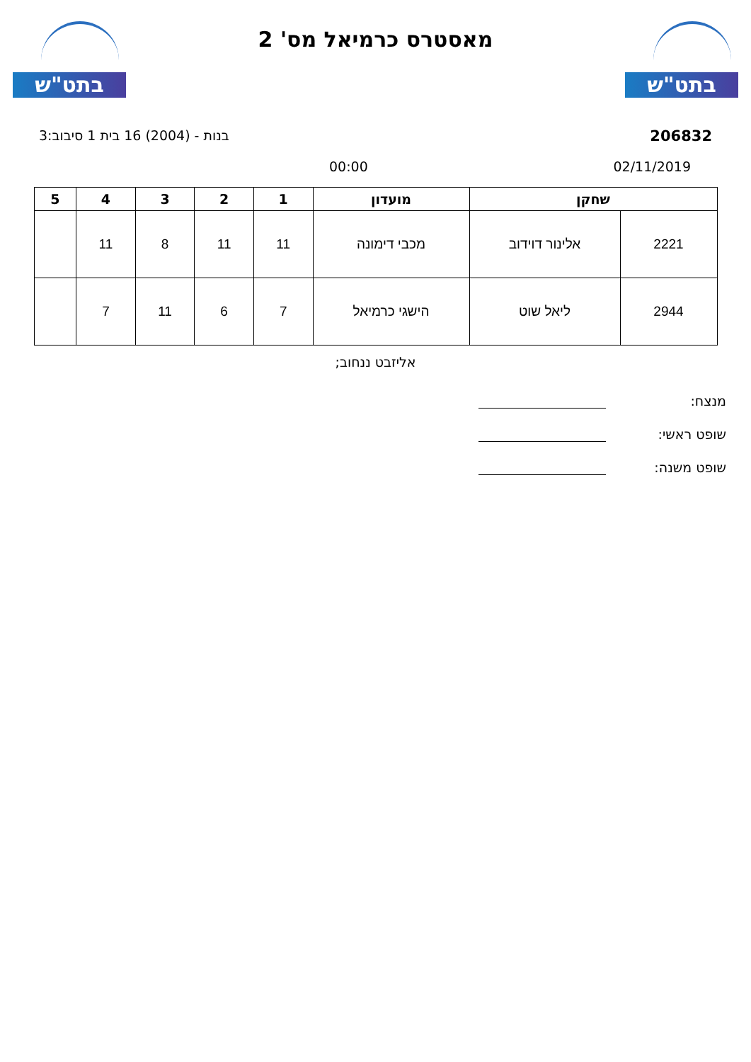בתט"ש
מאסטרס כרמיאל מס' 2
בתט"ש
206832 בנות - (2004) 16 בית 1 סיבוב:3
02/11/2019 00:00
| שחקן | | מועדון | 1 | 2 | 3 | 4 | 5 |
| --- | --- | --- | --- | --- | --- | --- | --- |
| 2221 | אלינור דוידוב | מכבי דימונה | 11 | 11 | 8 | 11 | |
| 2944 | ליאל שוט | הישגי כרמיאל | 7 | 6 | 11 | 7 | |
אליזבט ננחוב;
מנצח:
שופט ראשי:
שופט משנה: